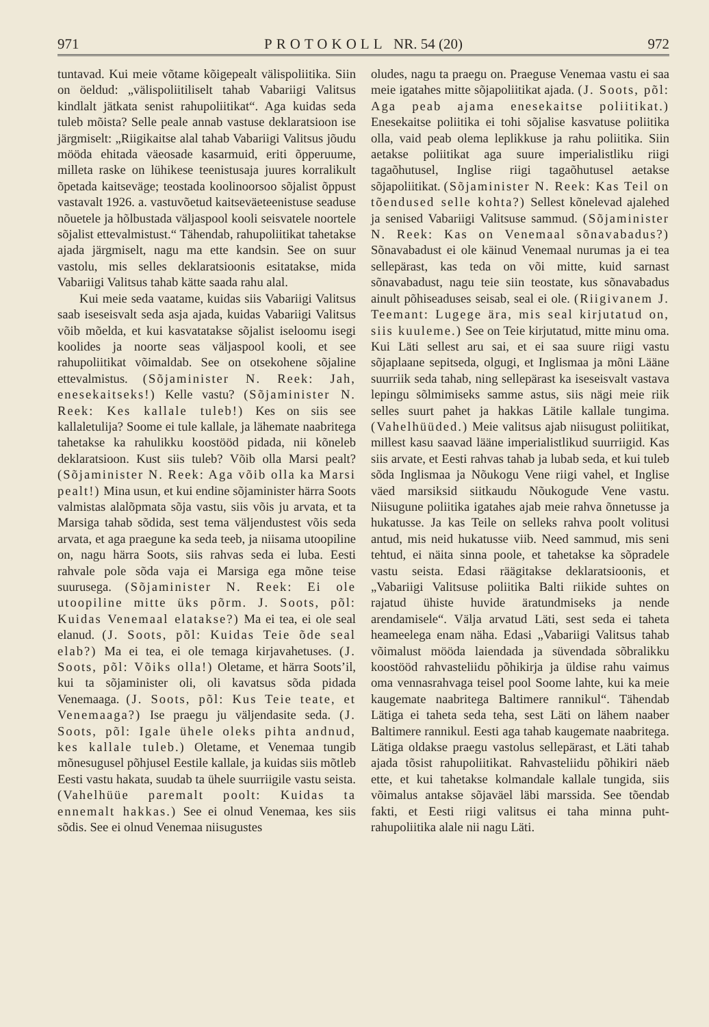971 PROTOKOLL NR. 54 (20) 972
tuntavad. Kui meie võtame kõigepealt välispoliitika. Siin on öeldud: „välispoliitiliselt tahab Vabariigi Valitsus kindlalt jätkata senist rahupoliitikat“. Aga kuidas seda tuleb mõista? Selle peale annab vastuse deklaratsioon ise järgmiselt: „Riigikaitse alal tahab Vabariigi Valitsus jõudu mööda ehitada väeosade kasarmuid, eriti õpperuume, milleta raske on lühikese teenistusaja juures korralikult õpetada kaitseväge; teostada koolinoorsoo sõjalist õppust vastavalt 1926. a. vastuvõetud kaitseväeteenistuse seaduse nõuetele ja hõlbustada väljaspool kooli seisvatele noortele sõjalist ettevalmistust.“ Tähendab, rahupoliitikat tahetakse ajada järgmiselt, nagu ma ette kandsin. See on suur vastolu, mis selles deklaratsioonis esitatakse, mida Vabariigi Valitsus tahab kätte saada rahu alal.
Kui meie seda vaatame, kuidas siis Vabariigi Valitsus saab iseseisvalt seda asja ajada, kuidas Vabariigi Valitsus võib mõelda, et kui kasvatatakse sõjalist iseloomu isegi koolides ja noorte seas väljaspool kooli, et see rahupoliitikat võimaldab. See on otsekohene sõjaline ettevalmistus. (Sõjaminister N. Reek: Jah, enesekaitseks!) Kelle vastu? (Sõjaminister N. Reek: Kes kallale tuleb!) Kes on siis see kallaletulija? Soome ei tule kallale, ja lähemate naabritega tahetakse ka rahulikku koostööd pidada, nii kõneleb deklaratsioon. Kust siis tuleb? Võib olla Marsi pealt? (Sõjaminister N. Reek: Aga võib olla ka Marsi pealt!) Mina usun, et kui endine sõjaminister härra Soots valmistas alalõpmata sõja vastu, siis võis ju arvata, et ta Marsiga tahab sõdida, sest tema väljendustest võis seda arvata, et aga praegune ka seda teeb, ja niisama utoopiline on, nagu härra Soots, siis rahvas seda ei luba. Eesti rahvale pole sõda vaja ei Marsiga ega mõne teise suurusega. (Sõjaminister N. Reek: Ei ole utoopiline mitte üks põrm. J. Soots, põl: Kuidas Venemaal elatakse?) Ma ei tea, ei ole seal elanud. (J. Soots, põl: Kuidas Teie õde seal elab?) Ma ei tea, ei ole temaga kirjavahetuses. (J. Soots, põl: Võiks olla!) Oletame, et härra Soots’il, kui ta sõjaminister oli, oli kavatsus sõda pidada Venemaaga. (J. Soots, põl: Kus Teie teate, et Venemaaga?) Ise praegu ju väljendasite seda. (J. Soots, põl: Igale ühele oleks pihta andnud, kes kallale tuleb.) Oletame, et Venemaa tungib mõnesugusel põhjusel Eestile kallale, ja kuidas siis mõtleb Eesti vastu hakata, suudab ta ühele suurriigile vastu seista. (Vahelhüüe paremalt poolt: Kuidas ta ennemalt hakkas.) See ei olnud Venemaa, kes siis sõdis. See ei olnud Venemaa niisugustes
oludes, nagu ta praegu on. Praeguse Venemaa vastu ei saa meie igatahes mitte sõjapoliitikat ajada. (J. Soots, põl: Aga peab ajama enesekaitse poliitikat.) Enesekaitse poliitika ei tohi sõjalise kasvatuse poliitika olla, vaid peab olema leplikkuse ja rahu poliitika. Siin aetakse poliitikat aga suure imperialistliku riigi tagaõhutusel, Inglise riigi tagaõhutusel aetakse sõjapoliitikat. (Sõjaminister N. Reek: Kas Teil on tõendused selle kohta?) Sellest kõnelevad ajalehed ja senised Vabariigi Valitsuse sammud. (Sõjaminister N. Reek: Kas on Venemaal sõnavabadus?) Sõnavabadust ei ole käinud Venemaal nurumas ja ei tea sellepärast, kas teda on või mitte, kuid sarnast sõnavabadust, nagu teie siin teostate, kus sõnavabadus ainult põhiseaduses seisab, seal ei ole. (Riigivanem J. Teemant: Lugege ära, mis seal kirjutatud on, siis kuuleme.) See on Teie kirjutatud, mitte minu oma. Kui Läti sellest aru sai, et ei saa suure riigi vastu sõjaplaane sepitseda, olgugi, et Inglismaa ja mõni Lääne suurriik seda tahab, ning sellepärast ka iseseisvalt vastava lepingu sõlmimiseks samme astus, siis nägi meie riik selles suurt pahet ja hakkas Lätile kallale tungima. (Vahelhüüded.) Meie valitsus ajab niisugust poliitikat, millest kasu saavad lääne imperialistlikud suurriigid. Kas siis arvate, et Eesti rahvas tahab ja lubab seda, et kui tuleb sõda Inglismaa ja Nõukogu Vene riigi vahel, et Inglise väed marsiksid siitkaudu Nõukogude Vene vastu. Niisugune poliitika igatahes ajab meie rahva õnnetusse ja hukatusse. Ja kas Teile on selleks rahva poolt volitusi antud, mis neid hukatusse viib. Need sammud, mis seni tehtud, ei näita sinna poole, et tahetakse ka sõpradele vastu seista. Edasi räägitakse deklaratsioonis, et „Vabariigi Valitsuse poliitika Balti riikide suhtes on rajatud ühiste huvide äratundmiseks ja nende arendamisele“. Välja arvatud Läti, sest seda ei taheta heameelega enam näha. Edasi „Vabariigi Valitsus tahab võimalust mööda laiendada ja süvendada sõbralikku koostööd rahvasteliidu põhikirja ja üldise rahu vaimus oma vennasrahvaga teisel pool Soome lahte, kui ka meie kaugemate naabritega Baltimere rannikul“. Tähendab Lätiga ei taheta seda teha, sest Läti on lähem naaber Baltimere rannikul. Eesti aga tahab kaugemate naabritega. Lätiga oldakse praegu vastolus sellepärast, et Läti tahab ajada tõsist rahupoliitikat. Rahvasteliidu põhikiri näeb ette, et kui tahetakse kolmandale kallale tungida, siis võimalus antakse sõjaväel läbi marssida. See tõendab fakti, et Eesti riigi valitsus ei taha minna puht-rahupoliitika alale nii nagu Läti.